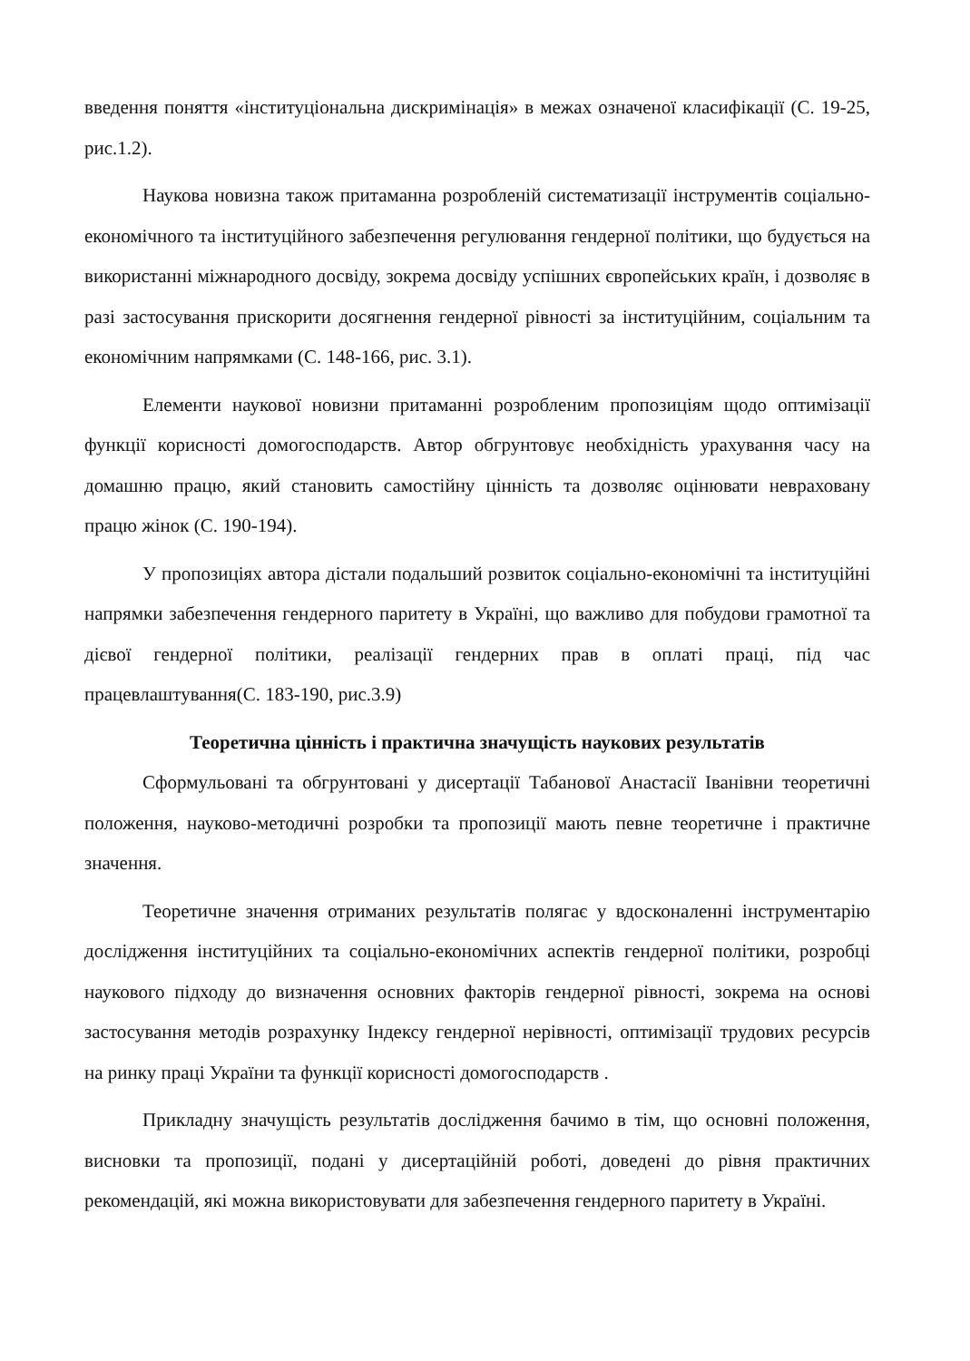введення поняття «інституціональна дискримінація» в межах означеної класифікації (С. 19-25, рис.1.2).
Наукова новизна також притаманна розробленій систематизації інструментів соціально-економічного та інституційного забезпечення регулювання гендерної політики, що будується на використанні міжнародного досвіду, зокрема досвіду успішних європейських країн, і дозволяє в разі застосування прискорити досягнення гендерної рівності за інституційним, соціальним та економічним напрямками (С. 148-166, рис. 3.1).
Елементи наукової новизни притаманні розробленим пропозиціям щодо оптимізації функції корисності домогосподарств. Автор обгрунтовує необхідність урахування часу на домашню працю, який становить самостійну цінність та дозволяє оцінювати невраховану працю жінок (С. 190-194).
У пропозиціях автора дістали подальший розвиток соціально-економічні та інституційні напрямки забезпечення гендерного паритету в Україні, що важливо для побудови грамотної та дієвої гендерної політики, реалізації гендерних прав в оплаті праці, під час працевлаштування(С. 183-190, рис.3.9)
Теоретична цінність і практична значущість наукових результатів
Сформульовані та обгрунтовані у дисертації Табанової Анастасії Іванівни теоретичні положення, науково-методичні розробки та пропозиції мають певне теоретичне і практичне значення.
Теоретичне значення отриманих результатів полягає у вдосконаленні інструментарію дослідження інституційних та соціально-економічних аспектів гендерної політики, розробці наукового підходу до визначення основних факторів гендерної рівності, зокрема на основі застосування методів розрахунку Індексу гендерної нерівності, оптимізації трудових ресурсів на ринку праці України та функції корисності домогосподарств .
Прикладну значущість результатів дослідження бачимо в тім, що основні положення, висновки та пропозиції, подані у дисертаційній роботі, доведені до рівня практичних рекомендацій, які можна використовувати для забезпечення гендерного паритету в Україні.